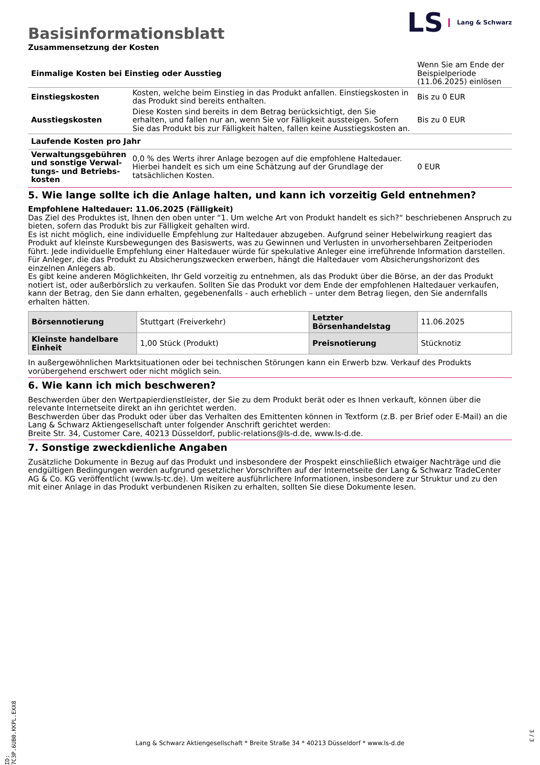LS Lang & Schwarz
Basisinformationsblatt
Zusammensetzung der Kosten
| Einmalige Kosten bei Einstieg oder Ausstieg | | Wenn Sie am Ende der Beispielperiode (11.06.2025) einlösen |
| Einstiegskosten | Kosten, welche beim Einstieg in das Produkt anfallen. Einstiegskosten in das Produkt sind bereits enthalten. | Bis zu 0 EUR |
| Ausstiegskosten | Diese Kosten sind bereits in dem Betrag berücksichtigt, den Sie erhalten, und fallen nur an, wenn Sie vor Fälligkeit aussteigen. Sofern Sie das Produkt bis zur Fälligkeit halten, fallen keine Ausstiegskosten an. | Bis zu 0 EUR |
| Laufende Kosten pro Jahr | | |
| Verwaltungsgebühren und sonstige Verwal­tungs- und Betriebs­kosten | 0,0 % des Werts ihrer Anlage bezogen auf die empfohlene Haltedauer. Hierbei handelt es sich um eine Schätzung auf der Grundlage der tatsächlichen Kosten. | 0 EUR |
5. Wie lange sollte ich die Anlage halten, und kann ich vorzeitig Geld entnehmen?
Empfohlene Haltedauer: 11.06.2025 (Fälligkeit)
Das Ziel des Produktes ist, Ihnen den oben unter “1. Um welche Art von Produkt handelt es sich?“ beschriebenen Anspruch zu bieten, sofern das Produkt bis zur Fälligkeit gehalten wird.
Es ist nicht möglich, eine individuelle Empfehlung zur Haltedauer abzugeben. Aufgrund seiner Hebelwirkung reagiert das Produkt auf kleinste Kursbewegungen des Basiswerts, was zu Gewinnen und Verlusten in unvorhersehbaren Zeitperioden führt. Jede individuelle Empfehlung einer Haltedauer würde für spekulative Anleger eine irreführende Information darstellen. Für Anleger, die das Produkt zu Absicherungszwecken erwerben, hängt die Haltedauer vom Absicherungshorizont des einzelnen Anlegers ab.
Es gibt keine anderen Möglichkeiten, Ihr Geld vorzeitig zu entnehmen, als das Produkt über die Börse, an der das Produkt notiert ist, oder außerbörslich zu verkaufen. Sollten Sie das Produkt vor dem Ende der empfohlenen Haltedauer verkaufen, kann der Betrag, den Sie dann erhalten, gegebenenfalls - auch erheblich – unter dem Betrag liegen, den Sie andernfalls erhalten hätten.
| Börsennotierung | Stuttgart (Freiverkehr) | Letzter Börsenhandelstag | 11.06.2025 |
| Kleinste handelbare Ein­heit | 1,00 Stück (Produkt) | Preisnotierung | Stücknotiz |
In außergewöhnlichen Marktsituationen oder bei technischen Störungen kann ein Erwerb bzw. Verkauf des Produkts vorübergehend erschwert oder nicht möglich sein.
6. Wie kann ich mich beschweren?
Beschwerden über den Wertpapierdienstleister, der Sie zu dem Produkt berät oder es Ihnen verkauft, können über die relevante Inter­netseite direkt an ihn gerichtet werden.
Beschwerden über das Produkt oder über das Verhalten des Emittenten können in Textform (z.B. per Brief oder E-Mail) an die Lang & Schwarz Aktiengesellschaft unter folgender Anschrift gerichtet werden:
Breite Str. 34, Customer Care, 40213 Düsseldorf, public-relations@ls-d.de, www.ls-d.de.
7. Sonstige zweckdienliche Angaben
Zusätzliche Dokumente in Bezug auf das Produkt und insbesondere der Prospekt einschließlich etwaiger Nachträge und die endgül­tigen Bedingungen werden aufgrund gesetzlicher Vorschriften auf der Internetseite der Lang & Schwarz TradeCenter AG & Co. KG ver­öffentlicht (www.ls-tc.de). Um weitere ausführlichere Informationen, insbesondere zur Struktur und zu den mit einer Anlage in das Pro­dukt verbundenen Risiken zu erhalten, sollten Sie diese Dokumente lesen.
ID: 7C3P.6UB0.KKPL.EXX8
Lang & Schwarz Aktiengesellschaft * Breite Straße 34 * 40213 Düsseldorf * www.ls-d.de
3 / 3